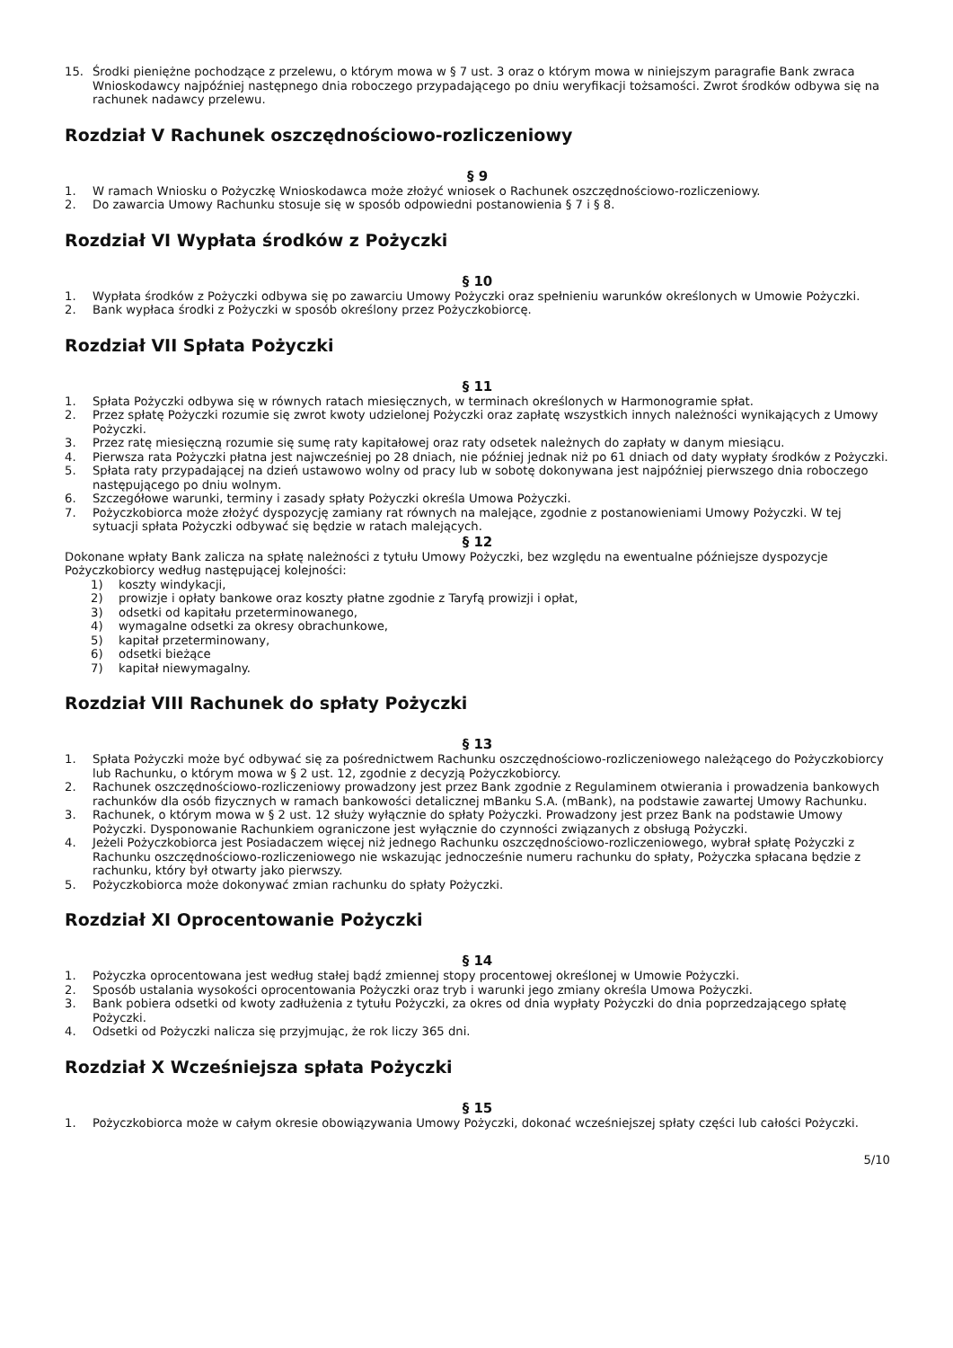15. Środki pieniężne pochodzące z przelewu, o którym mowa w § 7 ust. 3 oraz o którym mowa w niniejszym paragrafie Bank zwraca Wnioskodawcy najpóźniej następnego dnia roboczego przypadającego po dniu weryfikacji tożsamości. Zwrot środków odbywa się na rachunek nadawcy przelewu.
Rozdział V Rachunek oszczędnościowo-rozliczeniowy
§ 9
1. W ramach Wniosku o Pożyczkę Wnioskodawca może złożyć wniosek o Rachunek oszczędnościowo-rozliczeniowy.
2. Do zawarcia Umowy Rachunku stosuje się w sposób odpowiedni postanowienia § 7 i § 8.
Rozdział VI Wypłata środków z Pożyczki
§ 10
1. Wypłata środków z Pożyczki odbywa się po zawarciu Umowy Pożyczki oraz spełnieniu warunków określonych w Umowie Pożyczki.
2. Bank wypłaca środki z Pożyczki w sposób określony przez Pożyczkobiorcę.
Rozdział VII Spłata Pożyczki
§ 11
1. Spłata Pożyczki odbywa się w równych ratach miesięcznych, w terminach określonych w Harmonogramie spłat.
2. Przez spłatę Pożyczki rozumie się zwrot kwoty udzielonej Pożyczki oraz zapłatę wszystkich innych należności wynikających z Umowy Pożyczki.
3. Przez ratę miesięczną rozumie się sumę raty kapitałowej oraz raty odsetek należnych do zapłaty w danym miesiącu.
4. Pierwsza rata Pożyczki płatna jest najwcześniej po 28 dniach, nie później jednak niż po 61 dniach od daty wypłaty środków z Pożyczki.
5. Spłata raty przypadającej na dzień ustawowo wolny od pracy lub w sobotę dokonywana jest najpóźniej pierwszego dnia roboczego następującego po dniu wolnym.
6. Szczegółowe warunki, terminy i zasady spłaty Pożyczki określa Umowa Pożyczki.
7. Pożyczkobiorca może złożyć dyspozycję zamiany rat równych na malejące, zgodnie z postanowieniami Umowy Pożyczki. W tej sytuacji spłata Pożyczki odbywać się będzie w ratach malejących.
§ 12
Dokonane wpłaty Bank zalicza na spłatę należności z tytułu Umowy Pożyczki, bez względu na ewentualne późniejsze dyspozycje Pożyczkobiorcy według następującej kolejności:
1) koszty windykacji,
2) prowizje i opłaty bankowe oraz koszty płatne zgodnie z Taryfą prowizji i opłat,
3) odsetki od kapitału przeterminowanego,
4) wymagalne odsetki za okresy obrachunkowe,
5) kapitał przeterminowany,
6) odsetki bieżące
7) kapitał niewymagalny.
Rozdział VIII Rachunek do spłaty Pożyczki
§ 13
1. Spłata Pożyczki może być odbywać się za pośrednictwem Rachunku oszczędnościowo-rozliczeniowego należącego do Pożyczkobiorcy lub Rachunku, o którym mowa w § 2 ust. 12, zgodnie z decyzją Pożyczkobiorcy.
2. Rachunek oszczędnościowo-rozliczeniowy prowadzony jest przez Bank zgodnie z Regulaminem otwierania i prowadzenia bankowych rachunków dla osób fizycznych w ramach bankowości detalicznej mBanku S.A. (mBank), na podstawie zawartej Umowy Rachunku.
3. Rachunek, o którym mowa w § 2 ust. 12 służy wyłącznie do spłaty Pożyczki. Prowadzony jest przez Bank na podstawie Umowy Pożyczki. Dysponowanie Rachunkiem ograniczone jest wyłącznie do czynności związanych z obsługą Pożyczki.
4. Jeżeli Pożyczkobiorca jest Posiadaczem więcej niż jednego Rachunku oszczędnościowo-rozliczeniowego, wybrał spłatę Pożyczki z Rachunku oszczędnościowo-rozliczeniowego nie wskazując jednocześnie numeru rachunku do spłaty, Pożyczka spłacana będzie z rachunku, który był otwarty jako pierwszy.
5. Pożyczkobiorca może dokonywać zmian rachunku do spłaty Pożyczki.
Rozdział XI Oprocentowanie Pożyczki
§ 14
1. Pożyczka oprocentowana jest według stałej bądź zmiennej stopy procentowej określonej w Umowie Pożyczki.
2. Sposób ustalania wysokości oprocentowania Pożyczki oraz tryb i warunki jego zmiany określa Umowa Pożyczki.
3. Bank pobiera odsetki od kwoty zadłużenia z tytułu Pożyczki, za okres od dnia wypłaty Pożyczki do dnia poprzedzającego spłatę Pożyczki.
4. Odsetki od Pożyczki nalicza się przyjmując, że rok liczy 365 dni.
Rozdział X Wcześniejsza spłata Pożyczki
§ 15
1. Pożyczkobiorca może w całym okresie obowiązywania Umowy Pożyczki, dokonać wcześniejszej spłaty części lub całości Pożyczki.
5/10